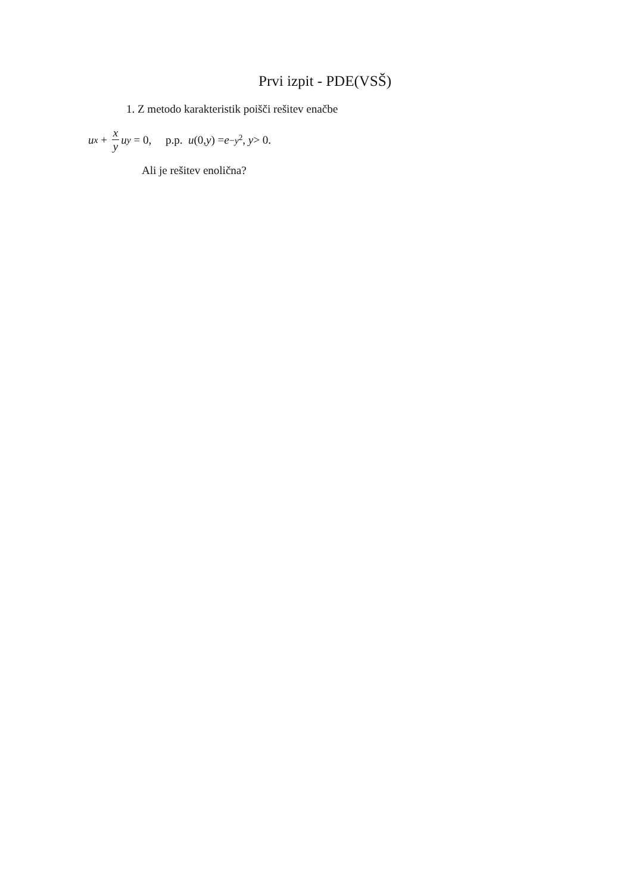Prvi izpit - PDE(VSŠ)
1. Z metodo karakteristik poišči rešitev enačbe
u<sub>x</sub> + x y u<sub>y</sub> = 0, p.p. u (0, y) = e<sup>−y<sup>2</sup></sup>, y > 0.
Ali je rešitev enolična?